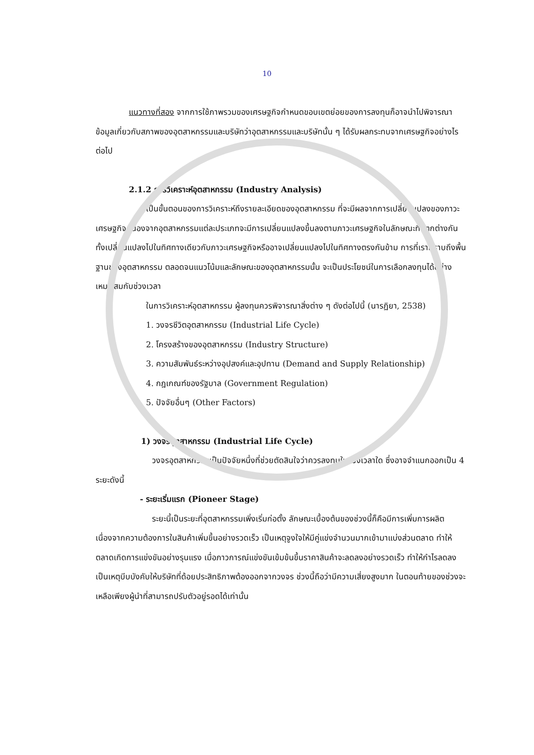10
แนวทางที่สอง จากการใช้ภาพรวมของเศรษฐกิจกำหนดขอบเขตย่อยของการลงทุนก็อาจนำไปพิจารณาข้อมูลเกี่ยวกับสภาพของอุตสาหกรรมและบริษัทว่าอุตสาหกรรมและบริษัทนั้น ๆ ได้รับผลกระทบจากเศรษฐกิจอย่างไรต่อไป
2.1.2 การวิเคราะห์อุตสาหกรรม (Industry Analysis)
เป็นขั้นตอนของการวิเคราะห์ถึงรายละเอียดของอุตสาหกรรม ที่จะมีผลจากการเปลี่ยนแปลงของภาวะเศรษฐกิจ เนื่องจากอุตสาหกรรมแต่ละประเภทจะมีการเปลี่ยนแปลงขึ้นลงตามภาวะเศรษฐกิจในลักษณะที่แตกต่างกัน ทั้งเปลี่ยนแปลงไปในทิศทางเดียวกับภาวะเศรษฐกิจหรืออาจเปลี่ยนแปลงไปในทิศทางตรงกันข้าม การที่เราทราบถึงพื้นฐานของอุตสาหกรรม ตลอดจนแนวโน้มและลักษณะของอุตสาหกรรมนั้น จะเป็นประโยชน์ในการเลือกลงทุนได้อย่างเหมาะสมกับช่วงเวลา
ในการวิเคราะห์อุตสาหกรรม ผู้ลงทุนควรพิจารณาสิ่งต่าง ๆ ดังต่อไปนี้ (นารฏิยา, 2538)
1. วงจรชีวิตอุตสาหกรรม (Industrial Life Cycle)
2. โครงสร้างของอุตสาหกรรม (Industry Structure)
3. ความสัมพันธ์ระหว่างอุปสงค์และอุปทาน (Demand and Supply Relationship)
4. กฎเกณฑ์ของรัฐบาล (Government Regulation)
5. ปัจจัยอื่นๆ (Other Factors)
1) วงจรอุตสาหกรรม (Industrial Life Cycle)
วงจรอุตสาหกรรมเป็นปัจจัยหนึ่งที่ช่วยตัดสินใจว่าควรลงทุนในช่วงเวลาใด ซึ่งอาจจำแนกออกเป็น 4 ระยะดังนี้
- ระยะเริ่มแรก (Pioneer Stage)
ระยะนี้เป็นระยะที่อุตสาหกรรมเพิ่งเริ่มก่อตั้ง ลักษณะเบื้องต้นของช่วงนี้ก็คือมีการเพิ่มการผลิต เนื่องจากความต้องการในสินค้าเพิ่มขึ้นอย่างรวดเร็ว เป็นเหตุจูงใจให้มีคู่แข่งจำนวนมากเข้ามาแบ่งส่วนตลาด ทำให้ตลาดเกิดการแข่งขันอย่างรุนแรง เมื่อภาวการณ์แข่งขันเข้มข้นขึ้นราคาสินค้าจะลดลงอย่างรวดเร็ว ทำให้กำไรลดลง เป็นเหตุบีบบังคับให้บริษัทที่ด้อยประสิทธิภาพต้องออกจากวงจร ช่วงนี้ถือว่ามีความเสี่ยงสูงมาก ในตอนท้ายของช่วงจะเหลือเพียงผู้นำที่สามารถปรับตัวอยู่รอดได้เท่านั้น